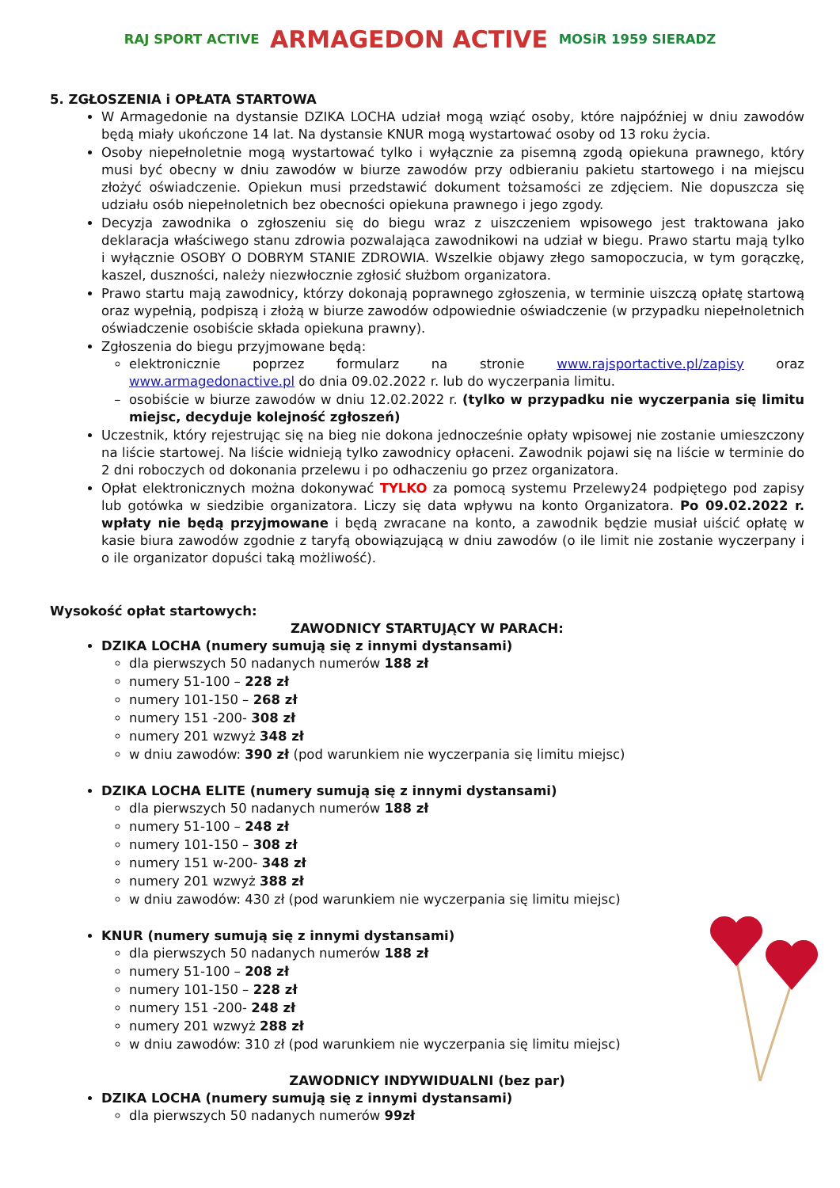RAJ SPORT ACTIVE
ARMAGEDON ACTIVE
MOSiR 1959 SIERADZ
5. ZGŁOSZENIA i OPŁATA STARTOWA
W Armagedonie na dystansie DZIKA LOCHA udział mogą wziąć osoby, które najpóźniej w dniu zawodów będą miały ukończone 14 lat. Na dystansie KNUR mogą wystartować osoby od 13 roku życia.
Osoby niepełnoletnie mogą wystartować tylko i wyłącznie za pisemną zgodą opiekuna prawnego, który musi być obecny w dniu zawodów w biurze zawodów przy odbieraniu pakietu startowego i na miejscu złożyć oświadczenie. Opiekun musi przedstawić dokument tożsamości ze zdjęciem. Nie dopuszcza się udziału osób niepełnoletnich bez obecności opiekuna prawnego i jego zgody.
Decyzja zawodnika o zgłoszeniu się do biegu wraz z uiszczeniem wpisowego jest traktowana jako deklaracja właściwego stanu zdrowia pozwalająca zawodnikowi na udział w biegu. Prawo startu mają tylko i wyłącznie OSOBY O DOBRYM STANIE ZDROWIA. Wszelkie objawy złego samopoczucia, w tym gorączkę, kaszel, duszności, należy niezwłocznie zgłosić służbom organizatora.
Prawo startu mają zawodnicy, którzy dokonają poprawnego zgłoszenia, w terminie uiszczą opłatę startową oraz wypełnią, podpiszą i złożą w biurze zawodów odpowiednie oświadczenie (w przypadku niepełnoletnich oświadczenie osobiście składa opiekuna prawny).
Zgłoszenia do biegu przyjmowane będą:
elektronicznie poprzez formularz na stronie www.rajsportactive.pl/zapisy oraz www.armagedonactive.pl do dnia 09.02.2022 r. lub do wyczerpania limitu.
osobiście w biurze zawodów w dniu 12.02.2022 r. (tylko w przypadku nie wyczerpania się limitu miejsc, decyduje kolejność zgłoszeń)
Uczestnik, który rejestrując się na bieg nie dokona jednocześnie opłaty wpisowej nie zostanie umieszczony na liście startowej. Na liście widnieją tylko zawodnicy opłaceni. Zawodnik pojawi się na liście w terminie do 2 dni roboczych od dokonania przelewu i po odhaczeniu go przez organizatora.
Opłat elektronicznych można dokonywać TYLKO za pomocą systemu Przelewy24 podpiętego pod zapisy lub gotówka w siedzibie organizatora. Liczy się data wpływu na konto Organizatora. Po 09.02.2022 r. wpłaty nie będą przyjmowane i będą zwracane na konto, a zawodnik będzie musiał uiścić opłatę w kasie biura zawodów zgodnie z taryfą obowiązującą w dniu zawodów (o ile limit nie zostanie wyczerpany i o ile organizator dopuści taką możliwość).
Wysokość opłat startowych:
ZAWODNICY STARTUJĄCY W PARACH:
DZIKA LOCHA (numery sumują się z innymi dystansami)
dla pierwszych 50 nadanych numerów 188 zł
numery 51-100 – 228 zł
numery 101-150 – 268 zł
numery 151 -200- 308 zł
numery 201 wzwyż 348 zł
w dniu zawodów: 390 zł (pod warunkiem nie wyczerpania się limitu miejsc)
DZIKA LOCHA ELITE (numery sumują się z innymi dystansami)
dla pierwszych 50 nadanych numerów 188 zł
numery 51-100 – 248 zł
numery 101-150 – 308 zł
numery 151 w-200- 348 zł
numery 201 wzwyż 388 zł
w dniu zawodów: 430 zł (pod warunkiem nie wyczerpania się limitu miejsc)
KNUR (numery sumują się z innymi dystansami)
dla pierwszych 50 nadanych numerów 188 zł
numery 51-100 – 208 zł
numery 101-150 – 228 zł
numery 151 -200- 248 zł
numery 201 wzwyż 288 zł
w dniu zawodów: 310 zł (pod warunkiem nie wyczerpania się limitu miejsc)
ZAWODNICY INDYWIDUALNI (bez par)
DZIKA LOCHA (numery sumują się z innymi dystansami)
dla pierwszych 50 nadanych numerów 99zł